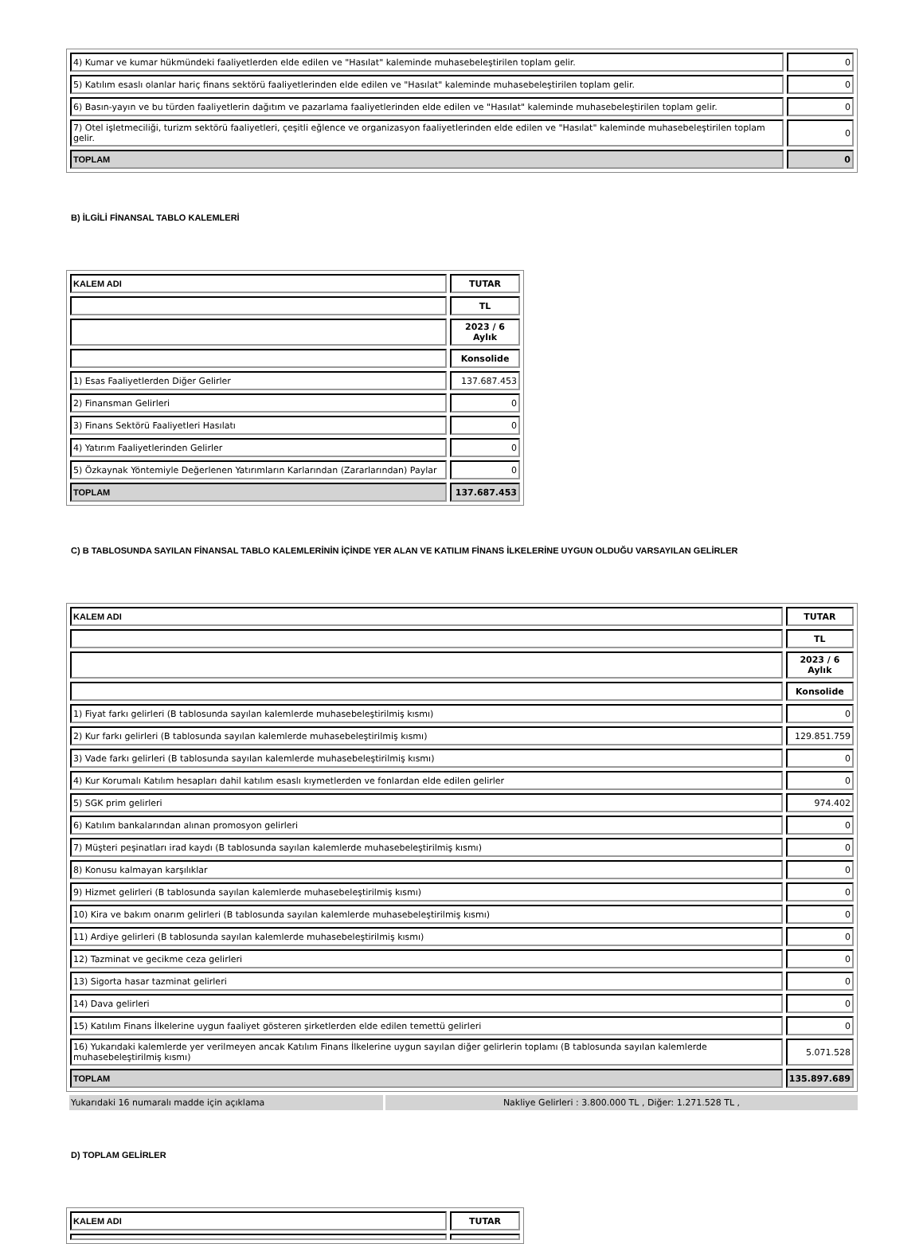| 4) Kumar ve kumar hükmündeki faaliyetlerden elde edilen ve "Hasılat" kaleminde muhasebeleştirilen toplam gelir. | 0 |
| 5) Katılım esaslı olanlar hariç finans sektörü faaliyetlerinden elde edilen ve "Hasılat" kaleminde muhasebeleştirilen toplam gelir. | 0 |
| 6) Basın-yayın ve bu türden faaliyetlerin dağıtım ve pazarlama faaliyetlerinden elde edilen ve "Hasılat" kaleminde muhasebeleştirilen toplam gelir. | 0 |
| 7) Otel işletmeciliği, turizm sektörü faaliyetleri, çeşitli eğlence ve organizasyon faaliyetlerinden elde edilen ve "Hasılat" kaleminde muhasebeleştirilen toplam gelir. | 0 |
| TOPLAM | 0 |
B) İLGİLİ FİNANSAL TABLO KALEMLERİ
| KALEM ADI | TUTAR |
| | TL |
| | 2023 / 6 Aylık |
| | Konsolide |
| 1) Esas Faaliyetlerden Diğer Gelirler | 137.687.453 |
| 2) Finansman Gelirleri | 0 |
| 3) Finans Sektörü Faaliyetleri Hasılatı | 0 |
| 4) Yatırım Faaliyetlerinden Gelirler | 0 |
| 5) Özkaynak Yöntemiyle Değerlenen Yatırımların Karlarından (Zararlarından) Paylar | 0 |
| TOPLAM | 137.687.453 |
C) B TABLOSUNDA SAYILAN FİNANSAL TABLO KALEMLERİNİN İÇİNDE YER ALAN VE KATILIM FİNANS İLKELERİNE UYGUN OLDUĞU VARSAYILAN GELİRLER
| KALEM ADI | TUTAR |
| | TL |
| | 2023 / 6 Aylık |
| | Konsolide |
| 1) Fiyat farkı gelirleri (B tablosunda sayılan kalemlerde muhasebeleştirilmiş kısmı) | 0 |
| 2) Kur farkı gelirleri (B tablosunda sayılan kalemlerde muhasebeleştirilmiş kısmı) | 129.851.759 |
| 3) Vade farkı gelirleri (B tablosunda sayılan kalemlerde muhasebeleştirilmiş kısmı) | 0 |
| 4) Kur Korumalı Katılım hesapları dahil katılım esaslı kıymetlerden ve fonlardan elde edilen gelirler | 0 |
| 5) SGK prim gelirleri | 974.402 |
| 6) Katılım bankalarından alınan promosyon gelirleri | 0 |
| 7) Müşteri peşinatları irad kaydı (B tablosunda sayılan kalemlerde muhasebeleştirilmiş kısmı) | 0 |
| 8) Konusu kalmayan karşılıklar | 0 |
| 9) Hizmet gelirleri (B tablosunda sayılan kalemlerde muhasebeleştirilmiş kısmı) | 0 |
| 10) Kira ve bakım onarım gelirleri (B tablosunda sayılan kalemlerde muhasebeleştirilmiş kısmı) | 0 |
| 11) Ardiye gelirleri (B tablosunda sayılan kalemlerde muhasebeleştirilmiş kısmı) | 0 |
| 12) Tazminat ve gecikme ceza gelirleri | 0 |
| 13) Sigorta hasar tazminat gelirleri | 0 |
| 14) Dava gelirleri | 0 |
| 15) Katılım Finans İlkelerine uygun faaliyet gösteren şirketlerden elde edilen temettü gelirleri | 0 |
| 16) Yukarıdaki kalemlerde yer verilmeyen ancak Katılım Finans İlkelerine uygun sayılan diğer gelirlerin toplamı (B tablosunda sayılan kalemlerde muhasebeleştirilmiş kısmı) | 5.071.528 |
| TOPLAM | 135.897.689 |
Yukarıdaki 16 numaralı madde için açıklama Nakliye Gelirleri : 3.800.000 TL , Diğer: 1.271.528 TL ,
D) TOPLAM GELİRLER
| KALEM ADI | TUTAR |